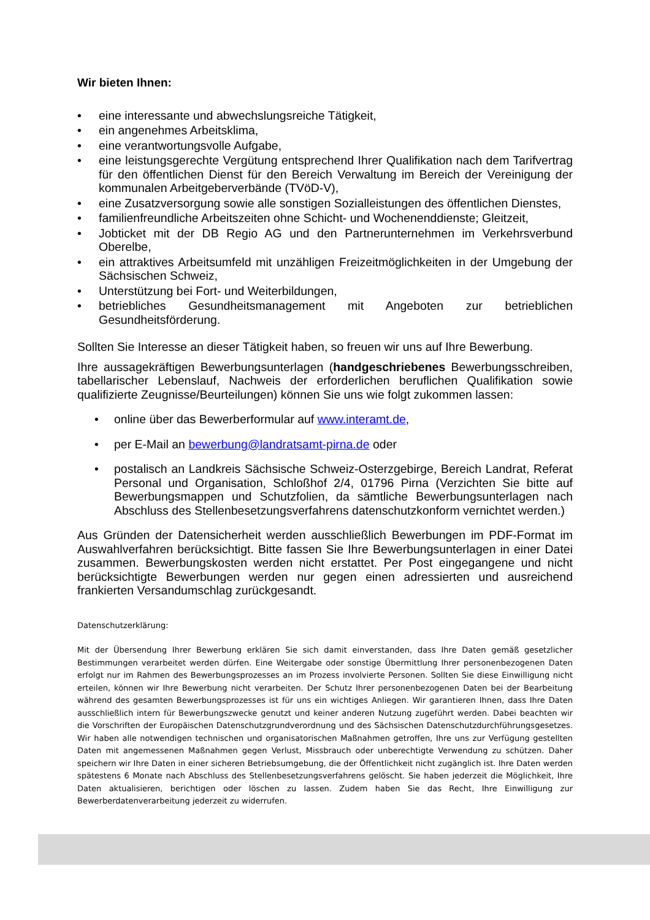Wir bieten Ihnen:
• eine interessante und abwechslungsreiche Tätigkeit,
• ein angenehmes Arbeitsklima,
• eine verantwortungsvolle Aufgabe,
• eine leistungsgerechte Vergütung entsprechend Ihrer Qualifikation nach dem Tarifvertrag für den öffentlichen Dienst für den Bereich Verwaltung im Bereich der Vereinigung der kommunalen Arbeitgeberverbände (TVöD-V),
• eine Zusatzversorgung sowie alle sonstigen Sozialleistungen des öffentlichen Dienstes,
• familienfreundliche Arbeitszeiten ohne Schicht- und Wochenenddienste; Gleitzeit,
• Jobticket mit der DB Regio AG und den Partnerunternehmen im Verkehrsverbund Oberelbe,
• ein attraktives Arbeitsumfeld mit unzähligen Freizeitmöglichkeiten in der Umgebung der Sächsischen Schweiz,
• Unterstützung bei Fort- und Weiterbildungen,
• betriebliches Gesundheitsmanagement mit Angeboten zur betrieblichen Gesundheitsförderung.
Sollten Sie Interesse an dieser Tätigkeit haben, so freuen wir uns auf Ihre Bewerbung.
Ihre aussagekräftigen Bewerbungsunterlagen (handgeschriebenes Bewerbungsschreiben, tabellarischer Lebenslauf, Nachweis der erforderlichen beruflichen Qualifikation sowie qualifizierte Zeugnisse/Beurteilungen) können Sie uns wie folgt zukommen lassen:
• online über das Bewerberformular auf www.interamt.de,
• per E-Mail an bewerbung@landratsamt-pirna.de oder
• postalisch an Landkreis Sächsische Schweiz-Osterzgebirge, Bereich Landrat, Referat Personal und Organisation, Schloßhof 2/4, 01796 Pirna (Verzichten Sie bitte auf Bewerbungsmappen und Schutzfolien, da sämtliche Bewerbungsunterlagen nach Abschluss des Stellenbesetzungsverfahrens datenschutzkonform vernichtet werden.)
Aus Gründen der Datensicherheit werden ausschließlich Bewerbungen im PDF-Format im Auswahlverfahren berücksichtigt. Bitte fassen Sie Ihre Bewerbungsunterlagen in einer Datei zusammen. Bewerbungskosten werden nicht erstattet. Per Post eingegangene und nicht berücksichtigte Bewerbungen werden nur gegen einen adressierten und ausreichend frankierten Versandumschlag zurückgesandt.
Datenschutzerklärung:
Mit der Übersendung Ihrer Bewerbung erklären Sie sich damit einverstanden, dass Ihre Daten gemäß gesetzlicher Bestimmungen verarbeitet werden dürfen. Eine Weitergabe oder sonstige Übermittlung Ihrer personenbezogenen Daten erfolgt nur im Rahmen des Bewerbungsprozesses an im Prozess involvierte Personen. Sollten Sie diese Einwilligung nicht erteilen, können wir Ihre Bewerbung nicht verarbeiten. Der Schutz Ihrer personenbezogenen Daten bei der Bearbeitung während des gesamten Bewerbungsprozesses ist für uns ein wichtiges Anliegen. Wir garantieren Ihnen, dass Ihre Daten ausschließlich intern für Bewerbungszwecke genutzt und keiner anderen Nutzung zugeführt werden. Dabei beachten wir die Vorschriften der Europäischen Datenschutzgrundverordnung und des Sächsischen Datenschutzdurchführungsgesetzes. Wir haben alle notwendigen technischen und organisatorischen Maßnahmen getroffen, Ihre uns zur Verfügung gestellten Daten mit angemessenen Maßnahmen gegen Verlust, Missbrauch oder unberechtigte Verwendung zu schützen. Daher speichern wir Ihre Daten in einer sicheren Betriebsumgebung, die der Öffentlichkeit nicht zugänglich ist. Ihre Daten werden spätestens 6 Monate nach Abschluss des Stellenbesetzungsverfahrens gelöscht. Sie haben jederzeit die Möglichkeit, Ihre Daten aktualisieren, berichtigen oder löschen zu lassen. Zudem haben Sie das Recht, Ihre Einwilligung zur Bewerberdatenverarbeitung jederzeit zu widerrufen.